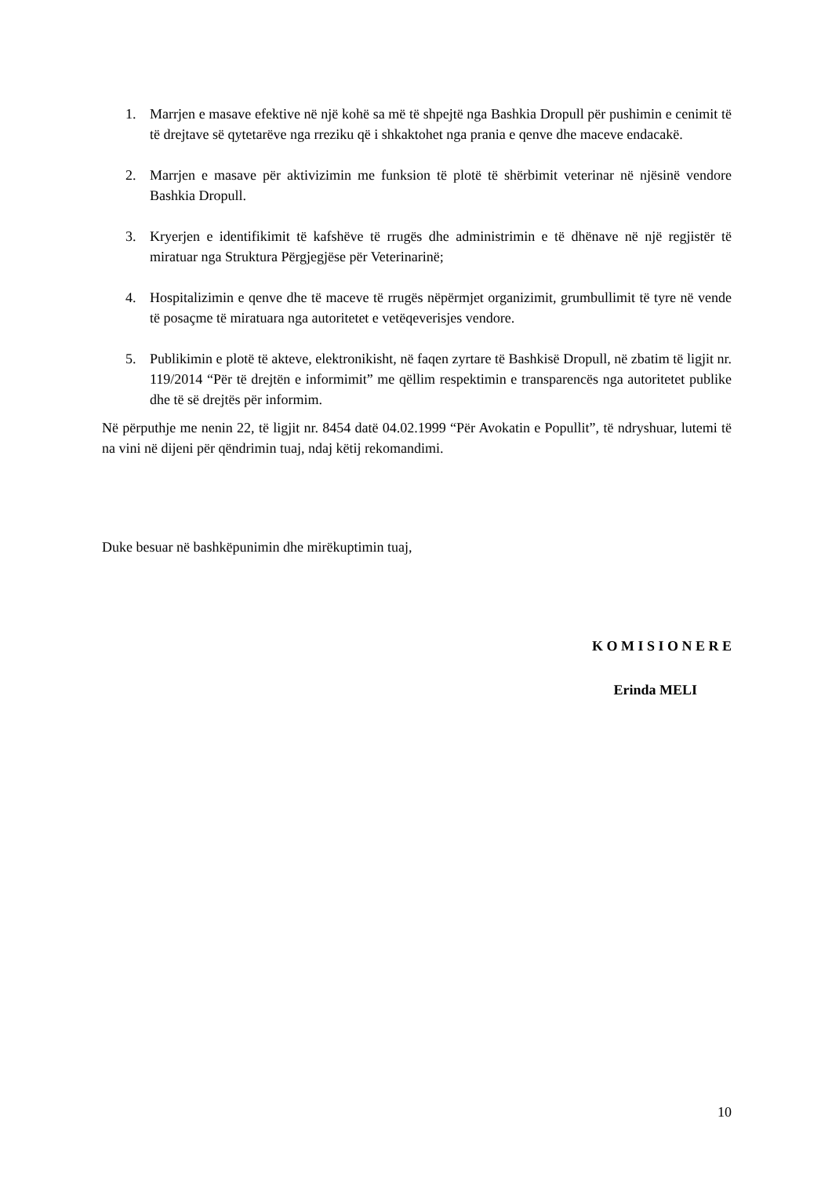1. Marrjen e masave efektive në një kohë sa më të shpejtë nga Bashkia Dropull për pushimin e cenimit të të drejtave së qytetarëve nga rreziku që i shkaktohet nga prania e qenve dhe maceve endacakë.
2. Marrjen e masave për aktivizimin me funksion të plotë të shërbimit veterinar në njësinë vendore Bashkia Dropull.
3. Kryerjen e identifikimit të kafshëve të rrugës dhe administrimin e të dhënave në një regjistër të miratuar nga Struktura Përgjegjëse për Veterinarinë;
4. Hospitalizimin e qenve dhe të maceve të rrugës nëpërmjet organizimit, grumbullimit të tyre në vende të posaçme të miratuara nga autoritetet e vetëqeverisjes vendore.
5. Publikimin e plotë të akteve, elektronikisht, në faqen zyrtare të Bashkisë Dropull, në zbatim të ligjit nr. 119/2014 “Për të drejtën e informimit” me qëllim respektimin e transparencës nga autoritetet publike dhe të së drejtës për informim.
Në përputhje me nenin 22, të ligjit nr. 8454 datë 04.02.1999 “Për Avokatin e Popullit”, të ndryshuar, lutemi të na vini në dijeni për qëndrimin tuaj, ndaj këtij rekomandimi.
Duke besuar në bashkëpunimin dhe mirëkuptimin tuaj,
K O M I S I O N E R E
Erinda MELI
10